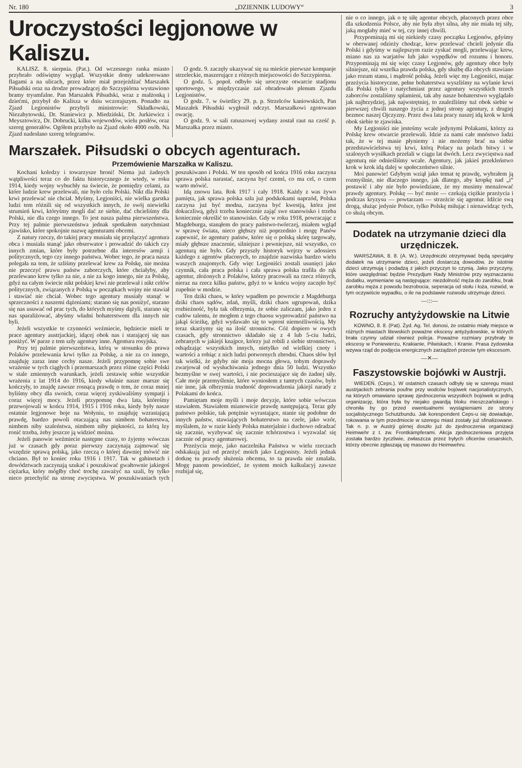Nr. 180 „DZIENNIK LUDOWY“3
Uroczystości legjonowe w Kaliszu.
KALISZ. 8. sierpnia. (Pat.). Od wczesnego ranka miasto przybrało odświętny wygląd. Wszystkie domy udekorowano flagami a na ulicach, przez które miał przejeżdżać Marszałek Piłsudski oraz na drodze prowadzącej do Szczypiórna wystawiono bramy tryumfalne. Pan Marszałek Piłsudski, wraz z małżonką i dziećmi, przybył do Kalisza w dniu wczorajszym. Ponadto na Zjazd Legionistów przybyli ministrowie: Składkowski, Niezabytowski, Dr. Staniewicz p. Miedziński, Dr. Jurkiewicz i Meysztowicz, Dr. Dobrucki, kilku wojewodów, wielu posłów, oraz szereg generałów. Ogółem przybyło na Zjazd około 4000 osób. Na Zjazd nadesłano szereg telegramów.
O godz. 9. zaczęły ukazywać się na mieście pierwsze kompanje strzeleckie, maszerujące z różnych miejscowości do Szczypiorna.
O godz. 5. popoł. odbyło się uroczyste otwarcie stadjonu sportowego, w międzyczasie zaś obradowało plenum Zjazdu Legjonistów.
O godz. 7. w świetlicy 29. p. p. Strzelców kaniowskich, Pan Maszałek Piłsudski wygłosił odczyt. Marszałkowi zgotowano owację.
O godz. 9. w sali ratuszowej wydany został raut na cześć p. Marszałka przez miasto.
Marszałek. Piłsudski o obcych agenturach.
Przemówienie Marszałka w Kaliszu.
Kochani koledzy i towarzysze broni! Niema już żadnych wątpliwości teraz co do faktu historycznego że wtedy, w roku 1914, kiedy wojny wybuchły na świecie, że pomiędzy celami, za które ludzie krew przelewali, nie było celu Polski. Nikt dla Polski krwi przelewać nie chciał. Myśmy, Legjoniści, nie wielka garstka ludzi tem różnili się od wszystkich innych, że swój niewielki strumień krwi, któryśmy mogli dać ze siebie, dać chcieliśmy dla Polski, nie dla czego innego. To jest nasza palma pierwszeństwa. Przy tej palmie pierwszeństwa jednak spotkałem natychmiast zjawisko, które spokojnie nazwę agenturami obcemi.
Z natury rzeczy, do takiej pracy musiała się przyłączyć agentura obca i musiała stanąć jako obserwator i prowadzić do takich czy innych zmian, które były potrzebne dla interesów armji i politycznych, tego czy innego państwa. Wobec tego, że praca nasza polegała na tem, że szliśmy przelewać krew za Polskę, nie można nie przeczyć prawu państw zaborczych, które chciałyby, aby przelewano krew tylko za nie, a nie za kogo innego, nie za Polskę, gdyż na całym świecie nikt polskiej krwi nie przelewał i nikt celów politycznych, związanych z Polską w początkach wojny nie stawiał i stawiać nie chciał. Wobec tego agentury musiały stanąć w sprzeczności z naszemi dążeniami; starano się nas poniżyć, starano się nas usuwać od prac tych, do których myśmy dążyli, starano się nas sparaliżować, abyśmy władni bohaterstwem dla innych nie byli.
Jeżeli wszystkie te czynności weźmiecie, będziecie mieli te prace agentury austrjackiej, idącej obok nas i starającej się nas poniżyć. W parze z tem szły agentury inne. Agentura rosyjska.
Przy tej palmie pierwszeństwa, którą w stosunku do prawa Polaków przelewania krwi tylko za Polskę, a nie za co innego, znajduję zaraz inne cechy nasze. Jeżeli przypomnę sobie swe wrażenie w tych ciągłych i przemarszach przez różne części Polski w stale zmiennych warunkach, jeżeli zestawię sobie wszystkie wrażenia z lat 1914 do 1916, kiedy właśnie nasze marsze się kończyły, to znajdę zawsze rosnącą prawdę o tem, że coraz mniej byliśmy obcy dla swoich, coraz więcej zyskiwaliśmy sympatji i coraz więcej mocy. Jeżeli przypomnę dwa lata, któreśmy przewojowali w końcu 1914, 1915 i 1916 roku, kiedy były nasze ostatnie legjonowe boje na Wołyniu, to znajduję wzrastającą prawdę, bardzo powoli otaczającą nas nimbem bohaterstwa, nimbem niby szaleństwa, nimbem niby piękności, za którą łzy ronić trzeba, żeby jeszcze ją widzieć można.
Jeżeli panowie weźmiecie następne czasy, to żyjemy wówczas już w czasach gdy poraz pierwszy zaczynają zajmować się wszędzie sprawą polską, jako rzeczą o której dawniej mówić nie chciano. Był to koniec roku 1916 i 1917. Tak w gabinetach i dowództwach zaczynają szukać i poszukiwać gwałtownie jakiegoś ciężarka, który mógłby choć trochę zaważyć na szali, by tylko nieco przechylić na stronę zwycięstwa. W poszukiwaniach tych poszukiwano i Polski. W ten sposób od końca 1916 roku zaczyna sprawa polska narastać, zaczyna być czemś, co ma cel, o czem warto mówić.
Idą znowu lata. Rok 1917 i cały 1918. Każdy z was żywo pamięta, jak sprawa polska szła już podskokami naprzód, Polska zaczyna już być modna, zaczyna być kwestją, która jest dokuczliwą, gdyż trzeba koniecznie zająć swe stanowisko i trzeba koniecznie określić to stanowisko. Gdy w roku 1918, powracając z Magdeburga, stanąłem do pracy państwo-twórczej, miałem wgląd w sprawę świata, nieco głębszy niż poprzednio i mogę Panów zapewnić, że agentury państw, które się o polską skórę targowały, miały głębsze znaczenie, silniejsze i pewniejsze, niż wszystko, co agenturą nie było. Gdy przyszły historyk wejrzy w adossiers każdego z agentów płaconych, to znajdzie nazwiska bardzo wielu waszych znajomych. Gdy więc Legjoniści zostali usunięci jako czynnik, cała praca polska i cała sprawa polska trafiła do rąk agentur, złożonych z Polaków, którzy pracowali na rzecz różnych, nieraz na rzecz kilku państw, gdyż to w końcu wojny zaczęło być zupełnie w modzie.
Ten dziki chaos, w który wpadłem po powrocie z Magdeburga dziki chaos sądów, zdań, myśli, dziki chaos ugrupowań, dzika rozbieżność, była tak olbrzymia, że sobie zaliczam, jako jeden z cudów talentu, że mogłem z tego chaosu wyprowadzić państwo na jakąś ścieżkę, gdyż wydawało się to wprost niemożliwością. My teraz skarżymy się na ilość stronnictw. Cóż dopiero w owych czasach, gdy stronnictwo składało się z 4 lub 5-ciu ludzi, zebranych w jakiejś knajpce, którzy już robili z siebie stronnictwo, odsądzając wszystkich innych, nietylko od wielkiej cnoty i wartości a robiąc z nich ludzi potwornych zbrodni. Chaos słów był tak wielki, że gdyby nie moja mocna głowa, tobym doprawdy zwarjował od wysłuchiwania jednego dnia 50 ludzi. Wszystko bezmyślne w swej wartości, i nie pocieszające się do żadnej siły. Całe moje przemyślenie, które wyniosłem z tamtych czasów, było nie inne, jak olbrzymia trudność doprowadzenia jakiejś narady z Polakami do końca.
Pamiętam moje myśli i moje decyzje, które sobie wówczas stawiałem. Stawiałem mianowicie prawdę następującą. Teraz gdy państwo polskie, tak potężnie wyrastające, stanie się podobne do innych państw, stawiających bohaterstwo na czele, jako wzór, myślałem, że w razie kiedy Polska materjalnie i duchowo odradzać się zacznie, wyzbywać się zacznie tchórzostwa i wyzwalać się zacznie od pracy agenturowej.
Przeżycia moje, jako naczelnika Państwa w wielu rzeczach odskakują już od przeżyć moich jako Legjonisty. Jeżeli jednak dotknę tu prawdy służenia obcemu, to ta prawda nie zmalała. Mogę panom powiedzieć, że system moich kalkulacyj zawsze rozbijał się,
nie o co innego, jak o tę siłę agentur obcych, płaconych przez obce dla szkodzenia Polsce, aby nie była zbyt silna, aby nie miała tej siły, jaką mogłaby mieć w tej, czy innej chwili.
Przypominają mi się niekiedy czasy początku Legjonów, gdyśmy w oberwanej odzieży chodząc, krew przelewać chcieli jedynie dla Polski i gdyśmy w najlepszym razie zyskać mogli, przelewając krew, miano nas za warjatów lub jako wypędków od rozumu i honoru. Przypominają mi się więc czasy Legjonów, gdy agentury obce były silniejsze, niż wszelka prawda polska, gdy służbę dla obcych stawiano jako rozum stanu, i mądrość polską. Jeżeli więc my Legjoniści, mając przeżycia historyczne, pełne bohaterstwa wyszliśmy na wylanie krwi dla Polski tylko i natychmiast przez agentury wszystkich trzech zaborców zostaliśmy splamieni, tak aby nasze bohaterstwo wyglądało jak najbrzydziej, jak najwstrętniej, to znaleźliśmy tuż obok siebie w pierwszej chwili naszego życia z jednej strony agentury, z drugiej bezmoc naszej Ojczyzny. Przez dwa lata pracy naszej idą krok w krok obok siebie te zjawiska.
My Legjoniści nie jesteśmy wcale jedynymi Polakami, którzy za Polskę krew otwarcie przelewali. Idzie za nami całe mnóstwo ludzi tak, że w tej masie płyniemy i nie możemy brać na siebie przedstawicielstwa tej krwi, którą Polacy na polach bitwy i w szalonych wysiłkach przelali w ciągu lat dwóch. Lecz zwycięstwa nad agenturą nie odnieśliśmy wcale. Agentury, jak jakieś przekleństwo krok w krok idą dalej w społeczeństwo silnie.
Moi panowie! Gdybym wziął jako temat tę prawdę, wybrałem ją rozmyślnie, nie dlaczego innego, jak dlatego, aby kropkę nad „i“ postawić i aby nie było powiedziane, że my musimy menażować prawdy agentury. Polskę — być może — czekają ciężkie przeżycia i podczas kryzysu — powtarzam — strzeżcie się agentur. Idźcie swą drogą, służąc jedynie Polsce, tylko Polskę miłując i nienawidząc tych, co służą obcym.
Dodatek na utrzymanie dzieci dla urzędniczek.
WARSZAWA, 8. 8. (A. W.). Urzędniczki otrzymywać będą specjalny dodatek na utrzymanie dzieci, jeżeli dostarczą dowodów, że istotnie dzieci utrzymują i podadzą z jakich przyczyn to czynią. Jako przyczyny, które uwzględniać będzie Prezydjum Rady Ministrów przy wyznaczaniu dodatku, wymieniane są następujące: niezdolność męża do zarobku, brak zarobku męża z powodu bezrobocia, seperacja od stołu i łoża, rozwód, w tym oczywiście wypadku, o ile na podstawie rozwodu utrzymuje dzieci.
—:::—
Rozruchy antyżydowskie na Litwie
KOWNO, 8. 8. (Pat). Żyd. Ag. Tel. donosi, że ostatnio miały miejsce w różnych miastach litewskich poważne ekscesy antyżydowskie, w których brała czynny udział również policja. Poważne rozmiary przybrały te ekscesy w Poniewierzu, Krakianie, Pilwiskach, i Kranie. Prasa żydowska wzywa rząd do podjęcia energicznych zarządzeń przeciw tym ekscesom.
—✕—
Faszystowskie bojówki w Austrji.
WIEDEŃ. (Ceps.). W ostatnich czasach odbyły się w szeregu miast austrjackich zebrania poufne przy wodców bojówek nacjonalistycznych, na których omawiano sprawę zjednoczenia wszystkich bojówek w jedną organizację, która była by niejako gwardją bloku mieszczańskiego i chroniła by go przed ewentualnemi wystąpieniami ze strony socjalistycznego Schutzbundu. Jak korespondent Ceps-u się dowiaduje, rokowania w tym przedmiocie w szeregu miast zostały już sfinalizowane. Tak n. p. w Austrji górnej doszło już do zjednoczenia organizacji Heimwehr z t. zw. Frontkämpferami. Akcja zjednoczeniowa przyjęta została bardzo życzliwie, zwłaszcza przez byłych oficerów cesarskich, którzy obecnie zgłaszają się masowo do Heimwehru.